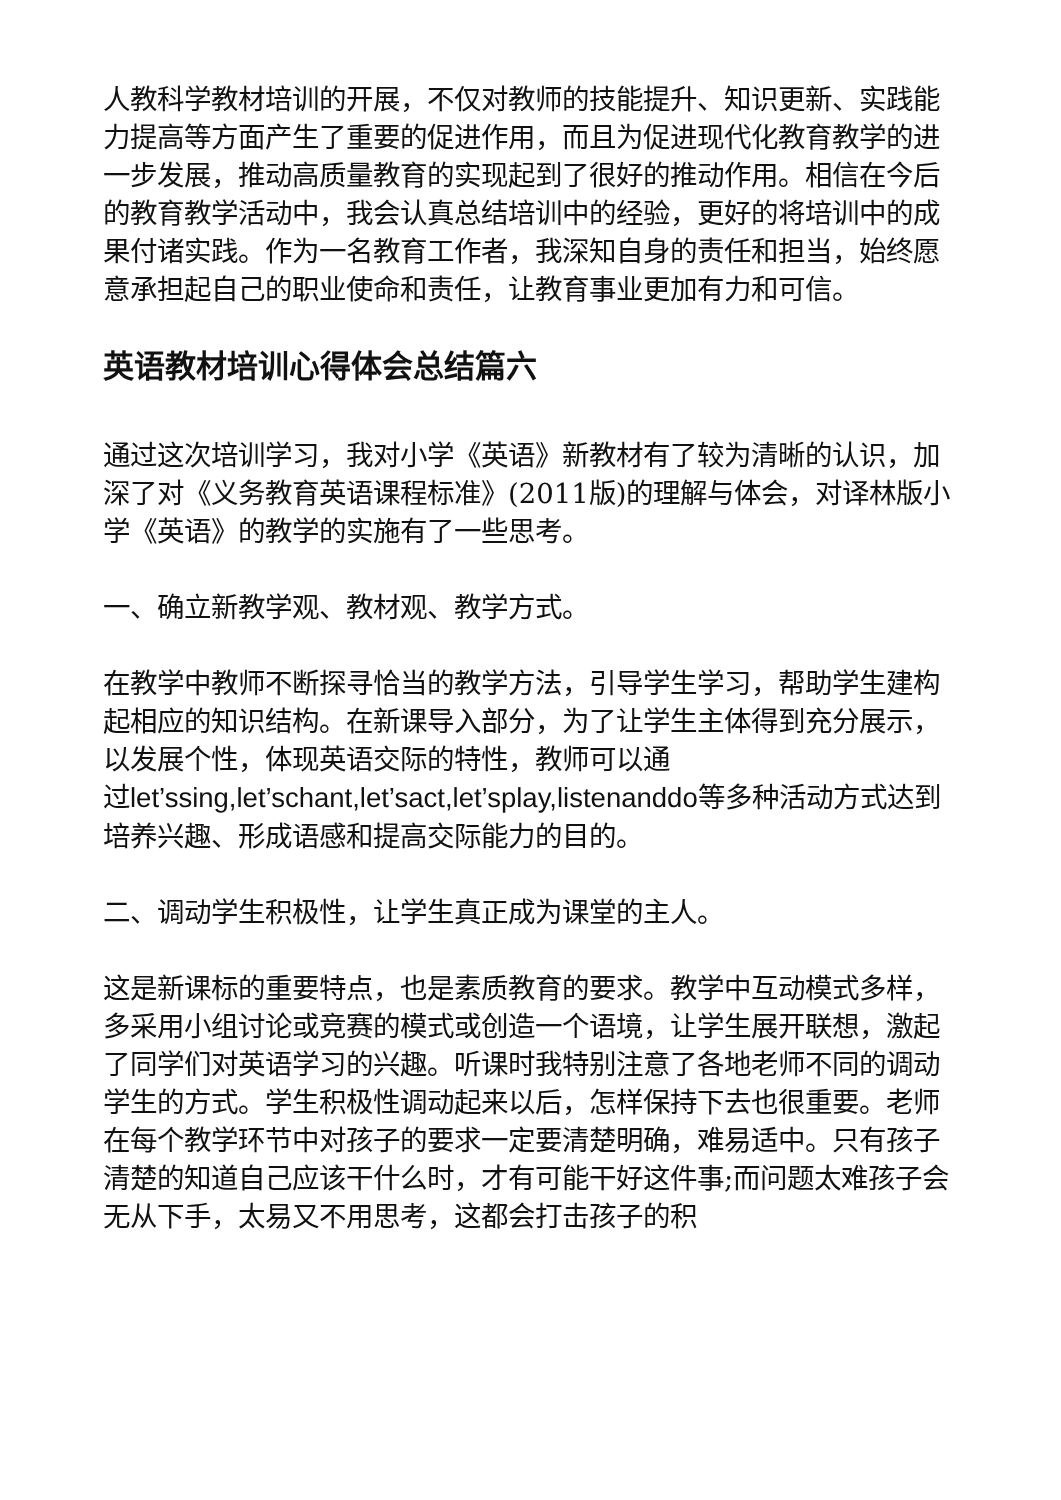人教科学教材培训的开展，不仅对教师的技能提升、知识更新、实践能力提高等方面产生了重要的促进作用，而且为促进现代化教育教学的进一步发展，推动高质量教育的实现起到了很好的推动作用。相信在今后的教育教学活动中，我会认真总结培训中的经验，更好的将培训中的成果付诸实践。作为一名教育工作者，我深知自身的责任和担当，始终愿意承担起自己的职业使命和责任，让教育事业更加有力和可信。
英语教材培训心得体会总结篇六
通过这次培训学习，我对小学《英语》新教材有了较为清晰的认识，加深了对《义务教育英语课程标准》(2011版)的理解与体会，对译林版小学《英语》的教学的实施有了一些思考。
一、确立新教学观、教材观、教学方式。
在教学中教师不断探寻恰当的教学方法，引导学生学习，帮助学生建构起相应的知识结构。在新课导入部分，为了让学生主体得到充分展示，以发展个性，体现英语交际的特性，教师可以通
过let’ssing,let’schant,let’sact,let’splay,listenanddo等多种活动方式达到培养兴趣、形成语感和提高交际能力的目的。
二、调动学生积极性，让学生真正成为课堂的主人。
这是新课标的重要特点，也是素质教育的要求。教学中互动模式多样，多采用小组讨论或竞赛的模式或创造一个语境，让学生展开联想，激起了同学们对英语学习的兴趣。听课时我特别注意了各地老师不同的调动学生的方式。学生积极性调动起来以后，怎样保持下去也很重要。老师在每个教学环节中对孩子的要求一定要清楚明确，难易适中。只有孩子清楚的知道自己应该干什么时，才有可能干好这件事;而问题太难孩子会无从下手，太易又不用思考，这都会打击孩子的积